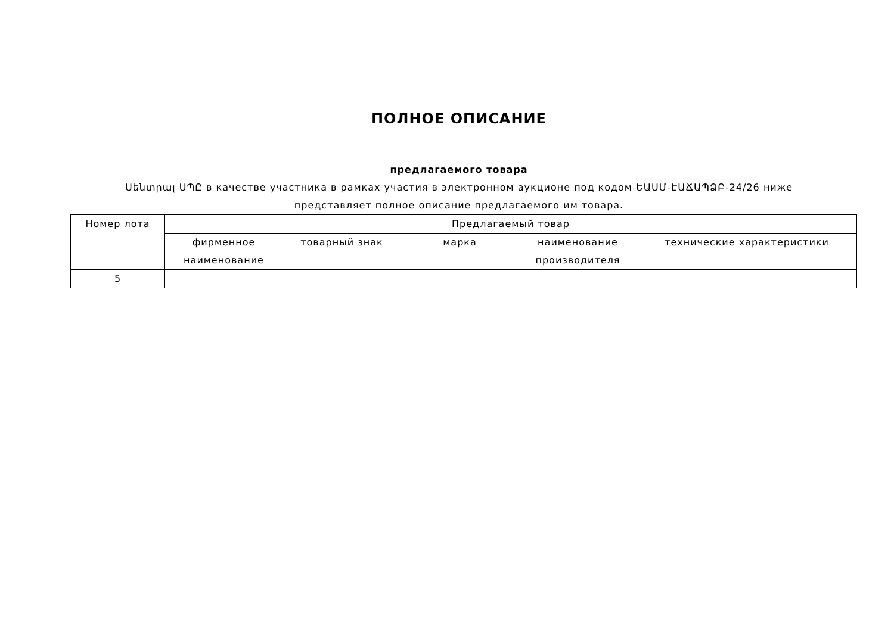ПОЛНОЕ ОПИСАНИЕ
предлагаемого товара
Սենտրալ ՍՊԸ в качестве участника в рамках участия в электронном аукционе под кодом ԵԱՍՄ-ԷԱՃԱՊՁԲ-24/26 ниже представляет полное описание предлагаемого им товара.
| Номер лота | Предлагаемый товар | | | | |
| --- | --- | --- | --- | --- | --- |
| | фирменное наименование | товарный знак | марка | наименование производителя | технические характеристики |
| 5 | | | | | |